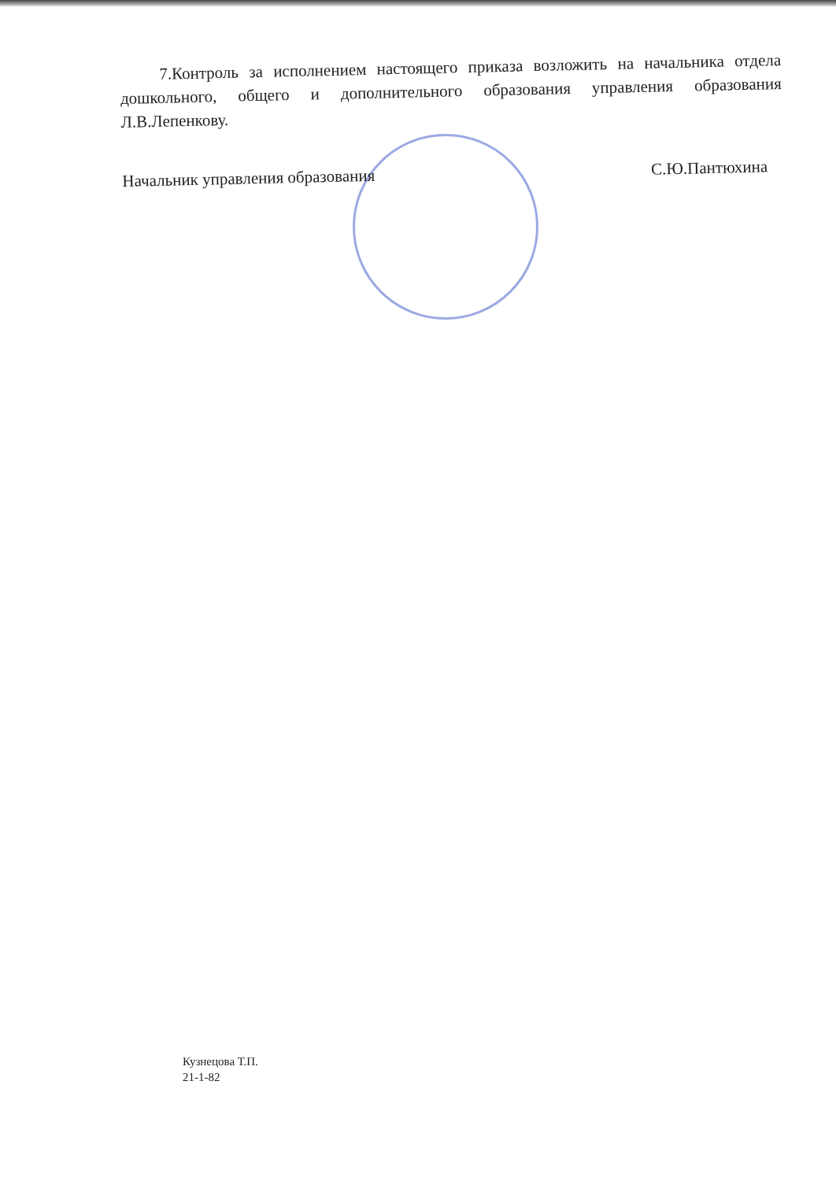7.Контроль за исполнением настоящего приказа возложить на начальника отдела дошкольного, общего и дополнительного образования управления образования Л.В.Лепенкову.
Начальник управления образования С.Ю.Пантюхина
Кузнецова Т.П.
21-1-82